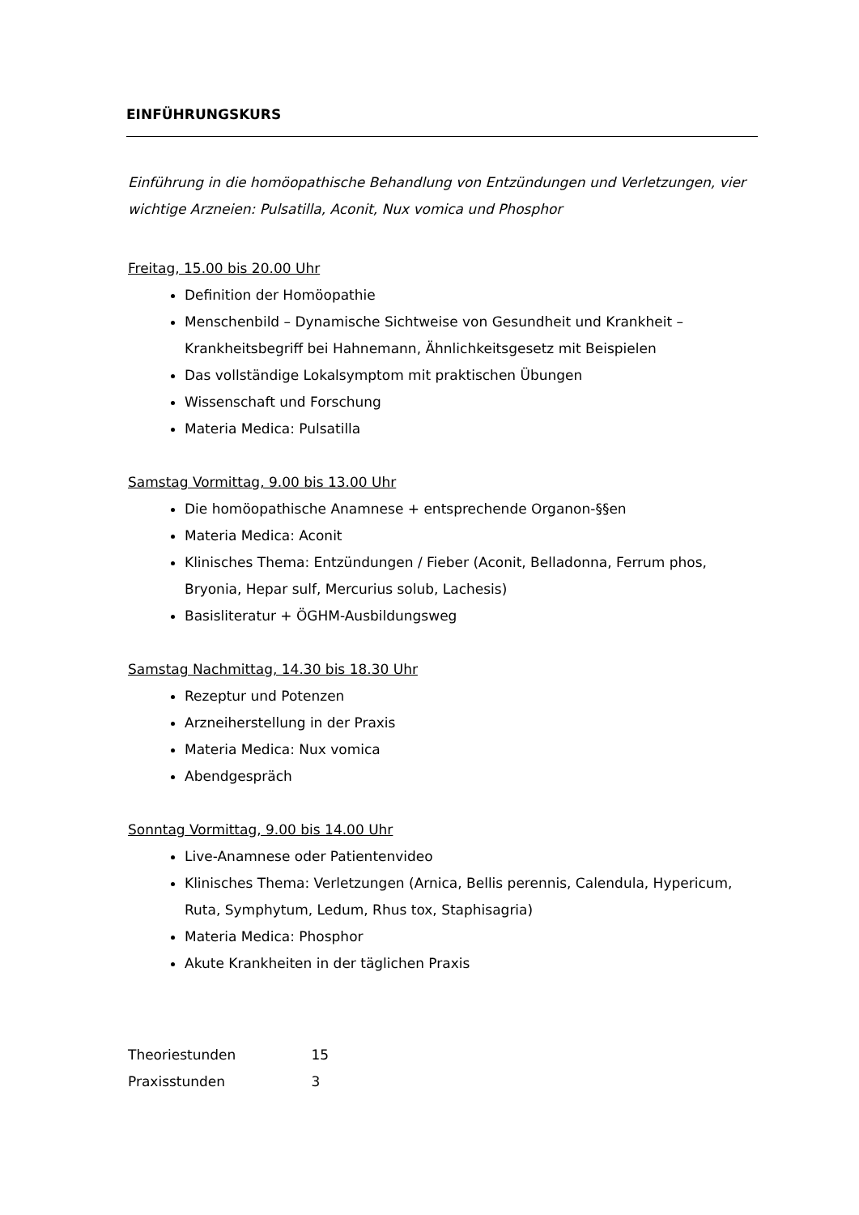EINFÜHRUNGSKURS
Einführung in die homöopathische Behandlung von Entzündungen und Verletzungen, vier wichtige Arzneien: Pulsatilla, Aconit, Nux vomica und Phosphor
Freitag, 15.00 bis 20.00 Uhr
Definition der Homöopathie
Menschenbild – Dynamische Sichtweise von Gesundheit und Krankheit – Krankheitsbegriff bei Hahnemann, Ähnlichkeitsgesetz mit Beispielen
Das vollständige Lokalsymptom mit praktischen Übungen
Wissenschaft und Forschung
Materia Medica: Pulsatilla
Samstag Vormittag, 9.00 bis 13.00 Uhr
Die homöopathische Anamnese + entsprechende Organon-§§en
Materia Medica: Aconit
Klinisches Thema: Entzündungen / Fieber (Aconit, Belladonna, Ferrum phos, Bryonia, Hepar sulf, Mercurius solub, Lachesis)
Basisliteratur + ÖGHM-Ausbildungsweg
Samstag Nachmittag, 14.30 bis 18.30 Uhr
Rezeptur und Potenzen
Arzneiherstellung in der Praxis
Materia Medica: Nux vomica
Abendgespräch
Sonntag Vormittag, 9.00 bis 14.00 Uhr
Live-Anamnese oder Patientenvideo
Klinisches Thema: Verletzungen (Arnica, Bellis perennis, Calendula, Hypericum, Ruta, Symphytum, Ledum, Rhus tox, Staphisagria)
Materia Medica: Phosphor
Akute Krankheiten in der täglichen Praxis
Theoriestunden 15
Praxisstunden 3